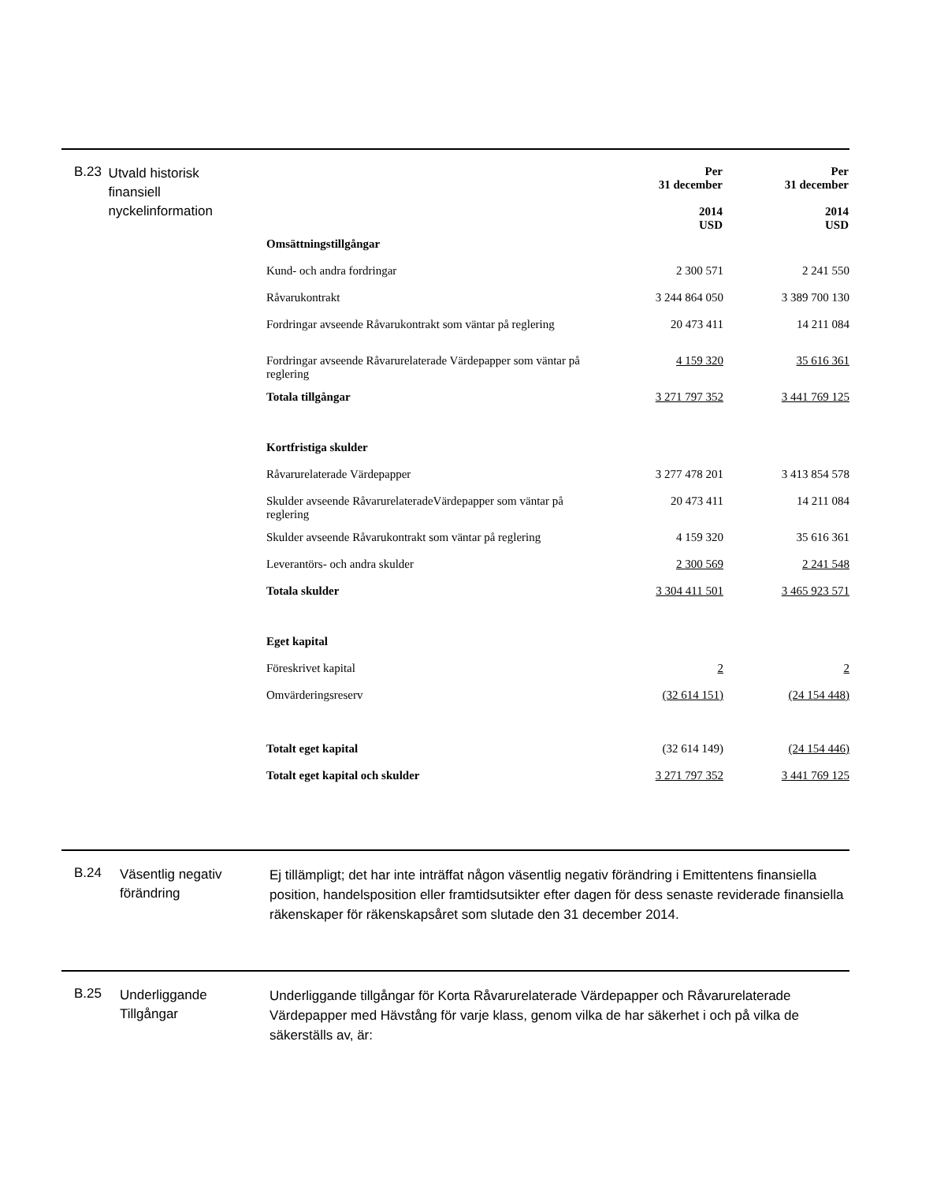B.23
Utvald historisk finansiell nyckelinformation
| | Per 31 december 2014 USD | Per 31 december 2014 USD |
| --- | --- | --- |
| Omsättningstillgångar | | |
| Kund- och andra fordringar | 2 300 571 | 2 241 550 |
| Råvarukontrakt | 3 244 864 050 | 3 389 700 130 |
| Fordringar avseende Råvarukontrakt som väntar på reglering | 20 473 411 | 14 211 084 |
| Fordringar avseende Råvarurelaterade Värdepapper som väntar på reglering | 4 159 320 | 35 616 361 |
| Totala tillgångar | 3 271 797 352 | 3 441 769 125 |
| Kortfristiga skulder | | |
| Råvarurelaterade Värdepapper | 3 277 478 201 | 3 413 854 578 |
| Skulder avseende RåvarurelateradeVärdepapper som väntar på reglering | 20 473 411 | 14 211 084 |
| Skulder avseende Råvarukontrakt som väntar på reglering | 4 159 320 | 35 616 361 |
| Leverantörs- och andra skulder | 2 300 569 | 2 241 548 |
| Totala skulder | 3 304 411 501 | 3 465 923 571 |
| Eget kapital | | |
| Föreskrivet kapital | 2 | 2 |
| Omvärderingsreserv | (32 614 151) | (24 154 448) |
| Totalt eget kapital | (32 614 149) | (24 154 446) |
| Totalt eget kapital och skulder | 3 271 797 352 | 3 441 769 125 |
B.24
Väsentlig negativ förändring
Ej tillämpligt; det har inte inträffat någon väsentlig negativ förändring i Emittentens finansiella position, handelsposition eller framtidsutsikter efter dagen för dess senaste reviderade finansiella räkenskaper för räkenskapsåret som slutade den 31 december 2014.
B.25
Underliggande Tillgångar
Underliggande tillgångar för Korta Råvarurelaterade Värdepapper och Råvarurelaterade Värdepapper med Hävstång för varje klass, genom vilka de har säkerhet i och på vilka de säkerställs av, är: